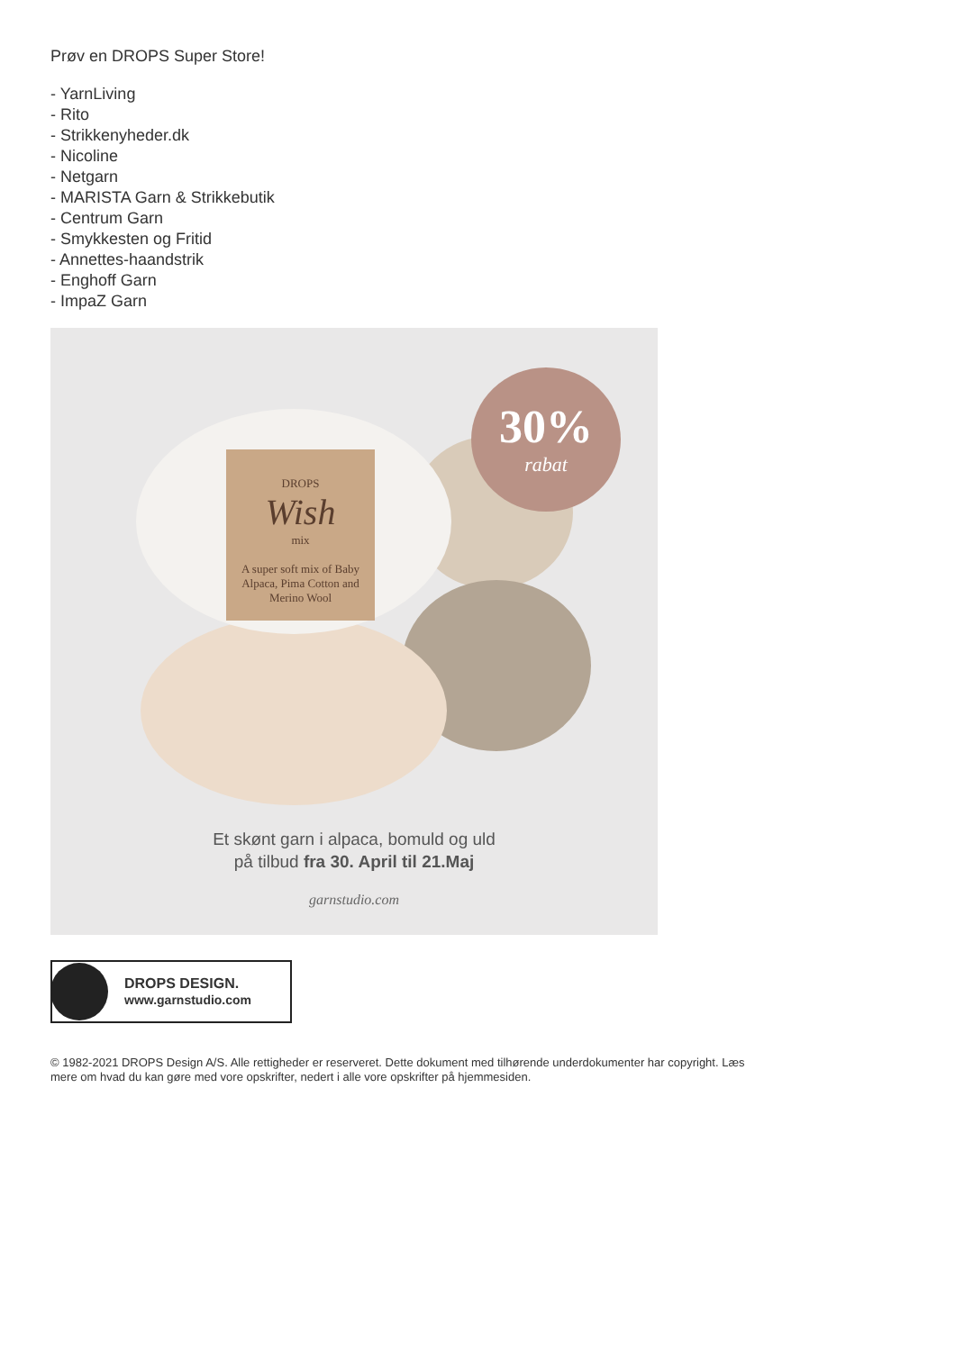Prøv en DROPS Super Store!
- YarnLiving
- Rito
- Strikkenyheder.dk
- Nicoline
- Netgarn
- MARISTA Garn & Strikkebutik
- Centrum Garn
- Smykkesten og Fritid
- Annettes-haandstrik
- Enghoff Garn
- ImpaZ Garn
DROPS
Wish
mix
A super soft mix of Baby Alpaca, Pima Cotton and Merino Wool
30%
rabat
Et skønt garn i alpaca, bomuld og uld
på tilbud fra 30. April til 21.Maj
garnstudio.com
DROPS DESIGN.
www.garnstudio.com
© 1982-2021 DROPS Design A/S. Alle rettigheder er reserveret. Dette dokument med tilhørende underdokumenter har copyright. Læs mere om hvad du kan gøre med vore opskrifter, nedert i alle vore opskrifter på hjemmesiden.